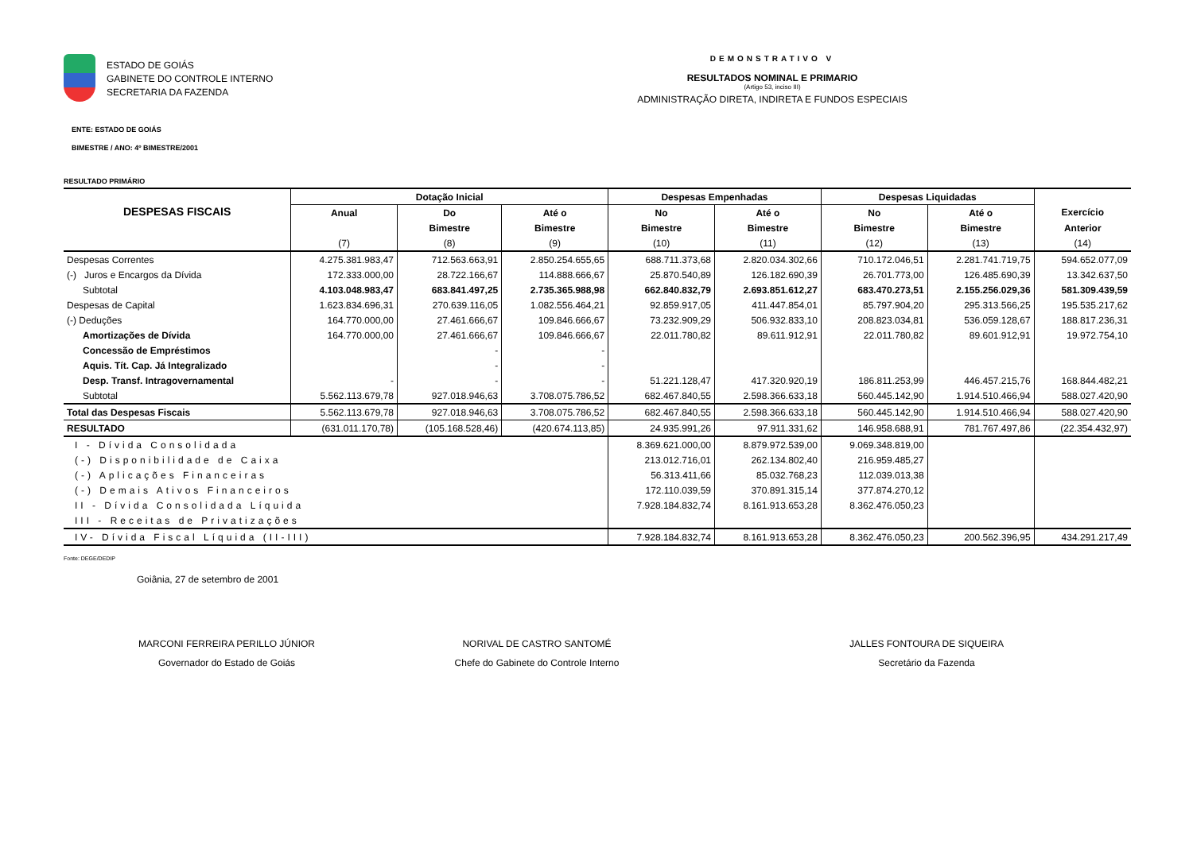ESTADO DE GOIÁS
GABINETE DO CONTROLE INTERNO
SECRETARIA DA FAZENDA
DEMONSTRATIVO V
RESULTADOS NOMINAL E PRIMARIO
(Artigo 53, inciso III)
ADMINISTRAÇÃO DIRETA, INDIRETA E FUNDOS ESPECIAIS
ENTE: ESTADO DE GOIÁS
BIMESTRE / ANO: 4º BIMESTRE/2001
RESULTADO PRIMÁRIO
| DESPESAS FISCAIS | Dotação Inicial | | | Despesas Empenhadas | | Despesas Liquidadas | | |
| --- | --- | --- | --- | --- | --- | --- | --- | --- |
| | Anual | Do | Até o | No | Até o | No | Até o | Exercício |
| | | Bimestre | Bimestre | Bimestre | Bimestre | Bimestre | Bimestre | Anterior |
| | (7) | (8) | (9) | (10) | (11) | (12) | (13) | (14) |
| Despesas Correntes | 4.275.381.983,47 | 712.563.663,91 | 2.850.254.655,65 | 688.711.373,68 | 2.820.034.302,66 | 710.172.046,51 | 2.281.741.719,75 | 594.652.077,09 |
| (-) Juros e Encargos da Dívida | 172.333.000,00 | 28.722.166,67 | 114.888.666,67 | 25.870.540,89 | 126.182.690,39 | 26.701.773,00 | 126.485.690,39 | 13.342.637,50 |
| Subtotal | 4.103.048.983,47 | 683.841.497,25 | 2.735.365.988,98 | 662.840.832,79 | 2.693.851.612,27 | 683.470.273,51 | 2.155.256.029,36 | 581.309.439,59 |
| Despesas de Capital | 1.623.834.696,31 | 270.639.116,05 | 1.082.556.464,21 | 92.859.917,05 | 411.447.854,01 | 85.797.904,20 | 295.313.566,25 | 195.535.217,62 |
| (-) Deduções | 164.770.000,00 | 27.461.666,67 | 109.846.666,67 | 73.232.909,29 | 506.932.833,10 | 208.823.034,81 | 536.059.128,67 | 188.817.236,31 |
| Amortizações de Dívida | 164.770.000,00 | 27.461.666,67 | 109.846.666,67 | 22.011.780,82 | 89.611.912,91 | 22.011.780,82 | 89.601.912,91 | 19.972.754,10 |
| Concessão de Empréstimos | | - | - | | | | | |
| Aquis. Tít. Cap. Já Integralizado | | - | - | | | | | |
| Desp. Transf. Intragovernamental | - | - | - | 51.221.128,47 | 417.320.920,19 | 186.811.253,99 | 446.457.215,76 | 168.844.482,21 |
| Subtotal | 5.562.113.679,78 | 927.018.946,63 | 3.708.075.786,52 | 682.467.840,55 | 2.598.366.633,18 | 560.445.142,90 | 1.914.510.466,94 | 588.027.420,90 |
| Total das Despesas Fiscais | 5.562.113.679,78 | 927.018.946,63 | 3.708.075.786,52 | 682.467.840,55 | 2.598.366.633,18 | 560.445.142,90 | 1.914.510.466,94 | 588.027.420,90 |
| RESULTADO | (631.011.170,78) | (105.168.528,46) | (420.674.113,85) | 24.935.991,26 | 97.911.331,62 | 146.958.688,91 | 781.767.497,86 | (22.354.432,97) |
| I - Dívida Consolidada | | | | 8.369.621.000,00 | 8.879.972.539,00 | 9.069.348.819,00 | | |
| (-) Disponibilidade de Caixa | | | | 213.012.716,01 | 262.134.802,40 | 216.959.485,27 | | |
| (-) Aplicações Financeiras | | | | 56.313.411,66 | 85.032.768,23 | 112.039.013,38 | | |
| (-) Demais Ativos Financeiros | | | | 172.110.039,59 | 370.891.315,14 | 377.874.270,12 | | |
| II - Dívida Consolidada Líquida | | | | 7.928.184.832,74 | 8.161.913.653,28 | 8.362.476.050,23 | | |
| III - Receitas de Privatizações | | | | | | | | |
| IV- Dívida Fiscal Líquida (II-III) | | | | 7.928.184.832,74 | 8.161.913.653,28 | 8.362.476.050,23 | 200.562.396,95 | 434.291.217,49 |
Fonte: DEGE/DEDIP
Goiânia, 27 de setembro de 2001
MARCONI FERREIRA PERILLO JÚNIOR
Governador do Estado de Goiás
NORIVAL DE CASTRO SANTOMÉ
Chefe do Gabinete do Controle Interno
JALLES FONTOURA DE SIQUEIRA
Secretário da Fazenda